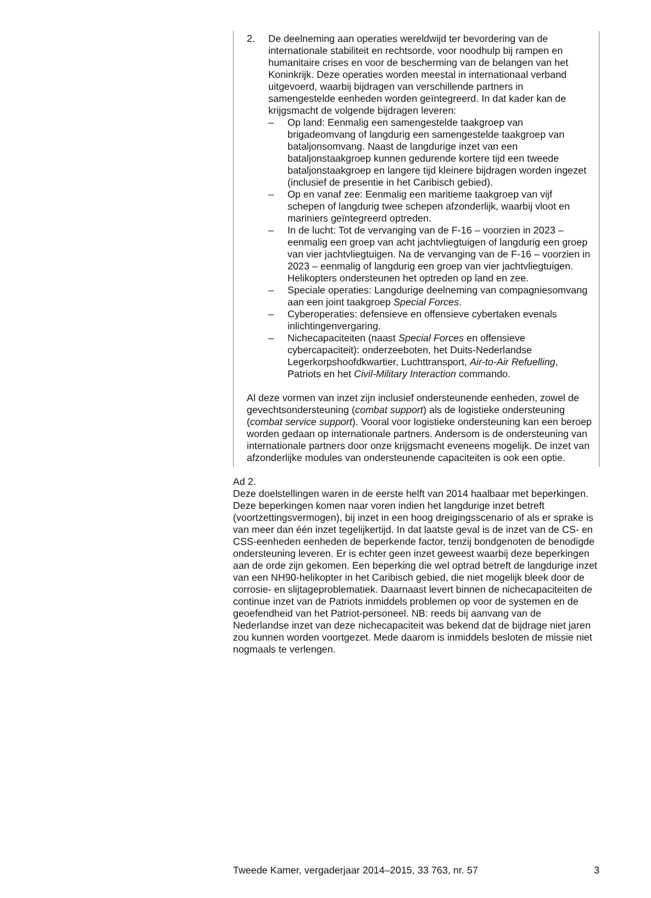2. De deelneming aan operaties wereldwijd ter bevordering van de internationale stabiliteit en rechtsorde, voor noodhulp bij rampen en humanitaire crises en voor de bescherming van de belangen van het Koninkrijk. Deze operaties worden meestal in internationaal verband uitgevoerd, waarbij bijdragen van verschillende partners in samengestelde eenheden worden geïntegreerd. In dat kader kan de krijgsmacht de volgende bijdragen leveren:
– Op land: Eenmalig een samengestelde taakgroep van brigadeomvang of langdurig een samengestelde taakgroep van bataljonsomvang. Naast de langdurige inzet van een bataljonstaakgroep kunnen gedurende kortere tijd een tweede bataljonstaakgroep en langere tijd kleinere bijdragen worden ingezet (inclusief de presentie in het Caribisch gebied).
– Op en vanaf zee: Eenmalig een maritieme taakgroep van vijf schepen of langdurig twee schepen afzonderlijk, waarbij vloot en mariniers geïntegreerd optreden.
– In de lucht: Tot de vervanging van de F-16 – voorzien in 2023 – eenmalig een groep van acht jachtvliegtuigen of langdurig een groep van vier jachtvliegtuigen. Na de vervanging van de F-16 – voorzien in 2023 – eenmalig of langdurig een groep van vier jachtvliegtuigen. Helikopters ondersteunen het optreden op land en zee.
– Speciale operaties: Langdurige deelneming van compagniesomvang aan een joint taakgroep Special Forces.
– Cyberoperaties: defensieve en offensieve cybertaken evenals inlichtingenvergaring.
– Nichecapaciteiten (naast Special Forces en offensieve cybercapaciteit): onderzeeboten, het Duits-Nederlandse Legerkorpshoofdkwartier, Luchttransport, Air-to-Air Refuelling, Patriots en het Civil-Military Interaction commando.
Al deze vormen van inzet zijn inclusief ondersteunende eenheden, zowel de gevechtsondersteuning (combat support) als de logistieke ondersteuning (combat service support). Vooral voor logistieke ondersteuning kan een beroep worden gedaan op internationale partners. Andersom is de ondersteuning van internationale partners door onze krijgsmacht eveneens mogelijk. De inzet van afzonderlijke modules van ondersteunende capaciteiten is ook een optie.
Ad 2.
Deze doelstellingen waren in de eerste helft van 2014 haalbaar met beperkingen. Deze beperkingen komen naar voren indien het langdurige inzet betreft (voortzettingsvermogen), bij inzet in een hoog dreigingsscenario of als er sprake is van meer dan één inzet tegelijkertijd. In dat laatste geval is de inzet van de CS- en CSS-eenheden eenheden de beperkende factor, tenzij bondgenoten de benodigde ondersteuning leveren. Er is echter geen inzet geweest waarbij deze beperkingen aan de orde zijn gekomen. Een beperking die wel optrad betreft de langdurige inzet van een NH90-helikopter in het Caribisch gebied, die niet mogelijk bleek door de corrosie- en slijtageproblematiek. Daarnaast levert binnen de nichecapaciteiten de continue inzet van de Patriots inmiddels problemen op voor de systemen en de geoefendheid van het Patriot-personeel. NB: reeds bij aanvang van de Nederlandse inzet van deze nichecapaciteit was bekend dat de bijdrage niet jaren zou kunnen worden voortgezet. Mede daarom is inmiddels besloten de missie niet nogmaals te verlengen.
Tweede Kamer, vergaderjaar 2014–2015, 33 763, nr. 57 3